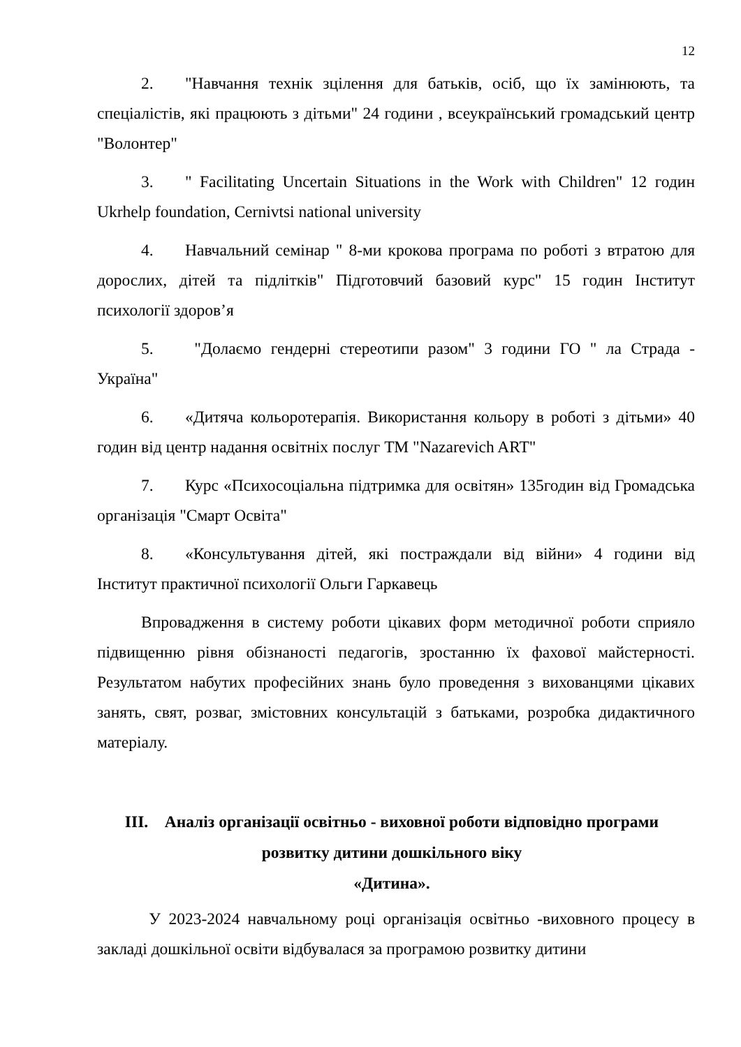12
2. "Навчання технік зцілення для батьків, осіб, що їх замінюють, та спеціалістів, які працюють з дітьми" 24 години , всеукраїнський громадський центр "Волонтер"
3. " Facilitating Uncertain Situations in the Work with Children" 12 годин Ukrhelp foundation, Cernivtsi national university
4. Навчальний семінар " 8-ми крокова програма по роботі з втратою для дорослих, дітей та підлітків" Підготовчий базовий курс" 15 годин Інститут психології здоров’я
5. "Долаємо гендерні стереотипи разом" 3 години ГО " ла Страда - Україна"
6. «Дитяча кольоротерапія. Використання кольору в роботі з дітьми» 40 годин від центр надання освітніх послуг ТМ "Nazarevich ART"
7. Курс «Психосоціальна підтримка для освітян» 135годин від Громадська організація "Смарт Освіта"
8. «Консультування дітей, які постраждали від війни» 4 години від Інститут практичної психології Ольги Гаркавець
Впровадження в систему роботи цікавих форм методичної роботи сприяло підвищенню рівня обізнаності педагогів, зростанню їх фахової майстерності. Результатом набутих професійних знань було проведення з вихованцями цікавих занять, свят, розваг, змістовних консультацій з батьками, розробка дидактичного матеріалу.
III. Аналіз організації освітньо - виховної роботи відповідно програми
розвитку дитини дошкільного віку
«Дитина».
У 2023-2024 навчальному році організація освітньо -виховного процесу в закладі дошкільної освіти відбувалася за програмою розвитку дитини